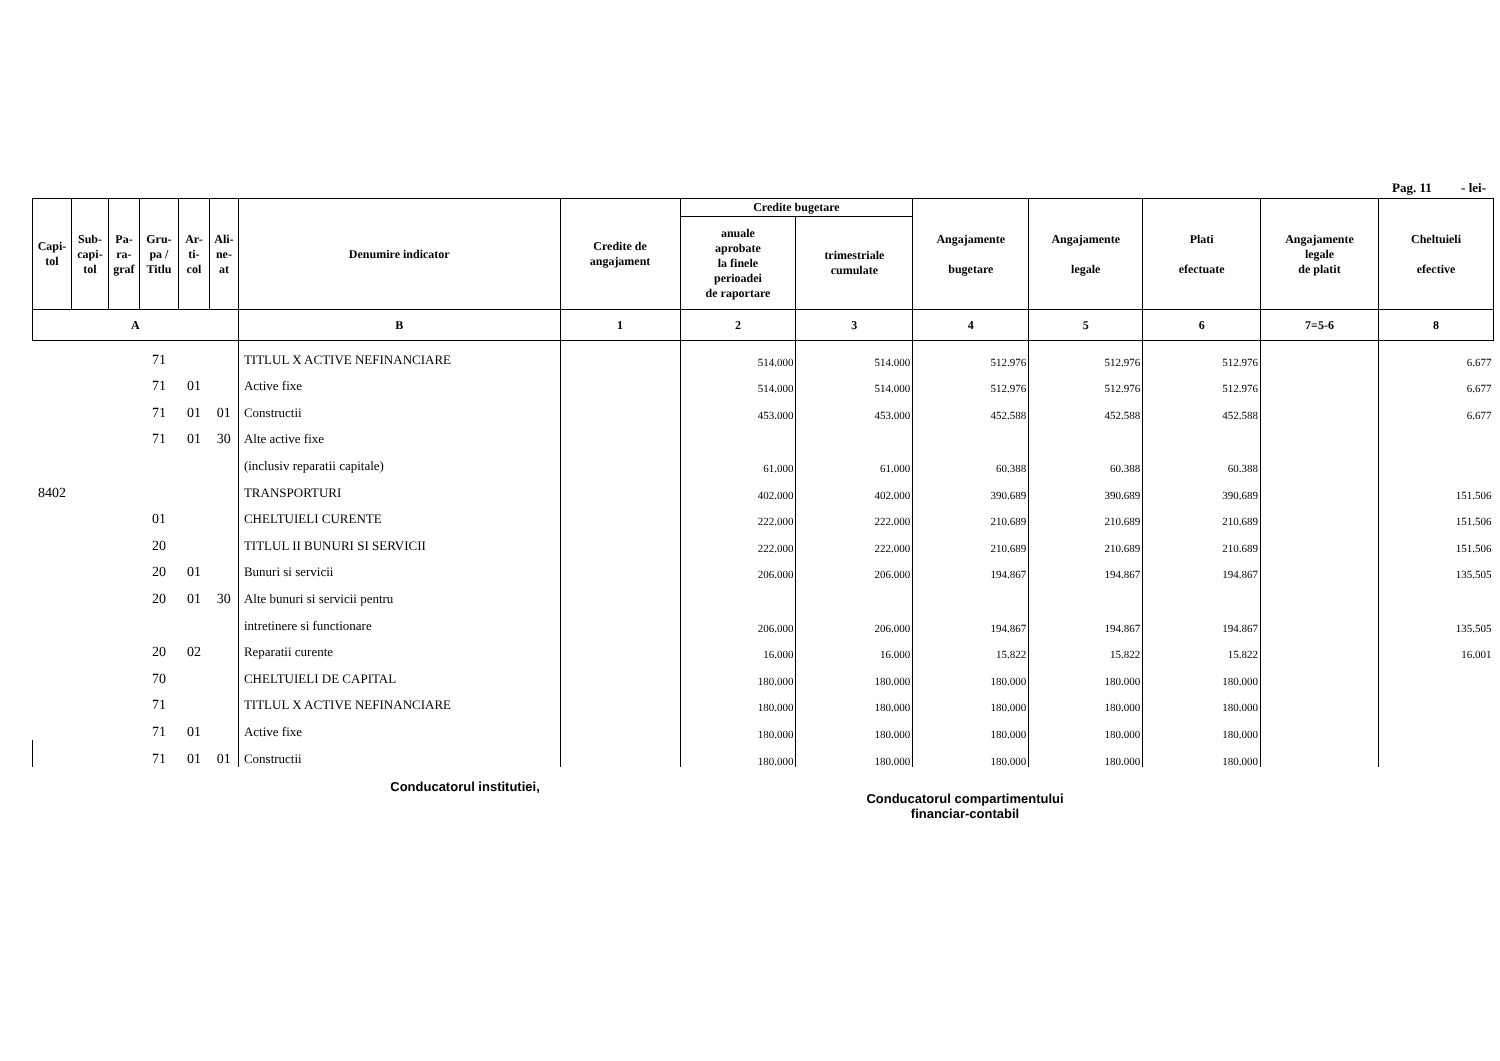Pag. 11 - lei-
| Capi- tol | Sub- capi- tol | Pa- ra- graf | Gru- pa / Titlu | Ar- ti- col | Ali- ne- at | Denumire indicator | Credite de angajament | Credite bugetare | | Angajamente bugetare | Angajamente legale | Plati efectuate | Angajamente legale de platit | Cheltuieli efective |
| --- | --- | --- | --- | --- | --- | --- | --- | --- | --- | --- | --- | --- | --- | --- |
| | | | | | | | | anuale aprobate la finele perioadei de raportare | trimestriale cumulate | | | | | |
| A | | | | | | B | 1 | 2 | 3 | 4 | 5 | 6 | 7=5-6 | 8 |
| | | | 71 | | | TITLUL X ACTIVE NEFINANCIARE | | 514.000 | 514.000 | 512.976 | 512.976 | 512.976 | | 6.677 |
| | | | 71 | 01 | | Active fixe | | 514.000 | 514.000 | 512.976 | 512.976 | 512.976 | | 6.677 |
| | | | 71 | 01 | 01 | Constructii | | 453.000 | 453.000 | 452.588 | 452.588 | 452.588 | | 6.677 |
| | | | 71 | 01 | 30 | Alte active fixe | | | | | | | | |
| | | | | | | (inclusiv reparatii capitale) | | 61.000 | 61.000 | 60.388 | 60.388 | 60.388 | | |
| 8402 | | | | | | TRANSPORTURI | | 402.000 | 402.000 | 390.689 | 390.689 | 390.689 | | 151.506 |
| | | | 01 | | | CHELTUIELI CURENTE | | 222.000 | 222.000 | 210.689 | 210.689 | 210.689 | | 151.506 |
| | | | 20 | | | TITLUL II BUNURI SI SERVICII | | 222.000 | 222.000 | 210.689 | 210.689 | 210.689 | | 151.506 |
| | | | 20 | 01 | | Bunuri si servicii | | 206.000 | 206.000 | 194.867 | 194.867 | 194.867 | | 135.505 |
| | | | 20 | 01 | 30 | Alte bunuri si servicii pentru | | | | | | | | |
| | | | | | | intretinere si functionare | | 206.000 | 206.000 | 194.867 | 194.867 | 194.867 | | 135.505 |
| | | | 20 | 02 | | Reparatii curente | | 16.000 | 16.000 | 15.822 | 15.822 | 15.822 | | 16.001 |
| | | | 70 | | | CHELTUIELI DE CAPITAL | | 180.000 | 180.000 | 180.000 | 180.000 | 180.000 | | |
| | | | 71 | | | TITLUL X ACTIVE NEFINANCIARE | | 180.000 | 180.000 | 180.000 | 180.000 | 180.000 | | |
| | | | 71 | 01 | | Active fixe | | 180.000 | 180.000 | 180.000 | 180.000 | 180.000 | | |
| | | | 71 | 01 | 01 | Constructii | | 180.000 | 180.000 | 180.000 | 180.000 | 180.000 | | |
Conducatorul institutiei,
Conducatorul compartimentului
financiar-contabil